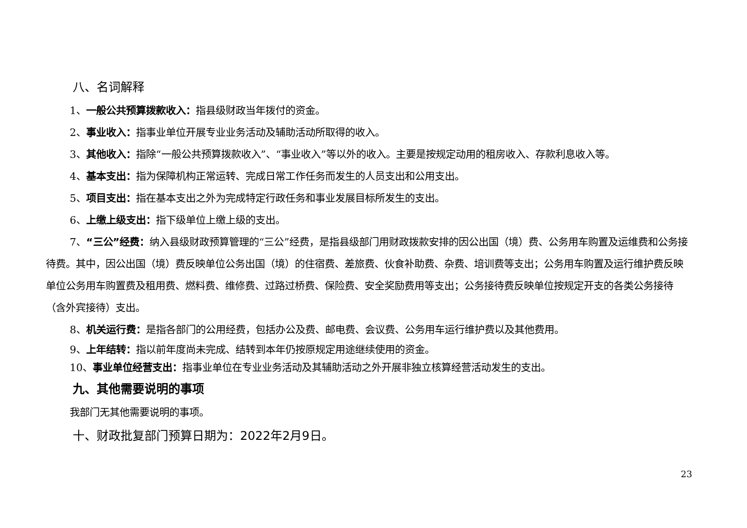八、名词解释
1、一般公共预算拨款收入：指县级财政当年拨付的资金。
2、事业收入：指事业单位开展专业业务活动及辅助活动所取得的收入。
3、其他收入：指除“一般公共预算拨款收入”、“事业收入”等以外的收入。主要是按规定动用的租房收入、存款利息收入等。
4、基本支出：指为保障机构正常运转、完成日常工作任务而发生的人员支出和公用支出。
5、项目支出：指在基本支出之外为完成特定行政任务和事业发展目标所发生的支出。
6、上缴上级支出：指下级单位上缴上级的支出。
7、“三公”经费：纳入县级财政预算管理的“三公”经费，是指县级部门用财政拨款安排的因公出国（境）费、公务用车购置及运维费和公务接待费。其中，因公出国（境）费反映单位公务出国（境）的住宿费、差旅费、伙食补助费、杂费、培训费等支出；公务用车购置及运行维护费反映单位公务用车购置费及租用费、燃料费、维修费、过路过桥费、保险费、安全奖励费用等支出；公务接待费反映单位按规定开支的各类公务接待（含外宾接待）支出。
8、机关运行费：是指各部门的公用经费，包括办公及费、邮电费、会议费、公务用车运行维护费以及其他费用。
9、上年结转：指以前年度尚未完成、结转到本年仍按原规定用途继续使用的资金。
10、事业单位经营支出：指事业单位在专业业务活动及其辅助活动之外开展非独立核算经营活动发生的支出。
九、其他需要说明的事项
我部门无其他需要说明的事项。
十、财政批复部门预算日期为：2022年2月9日。
23